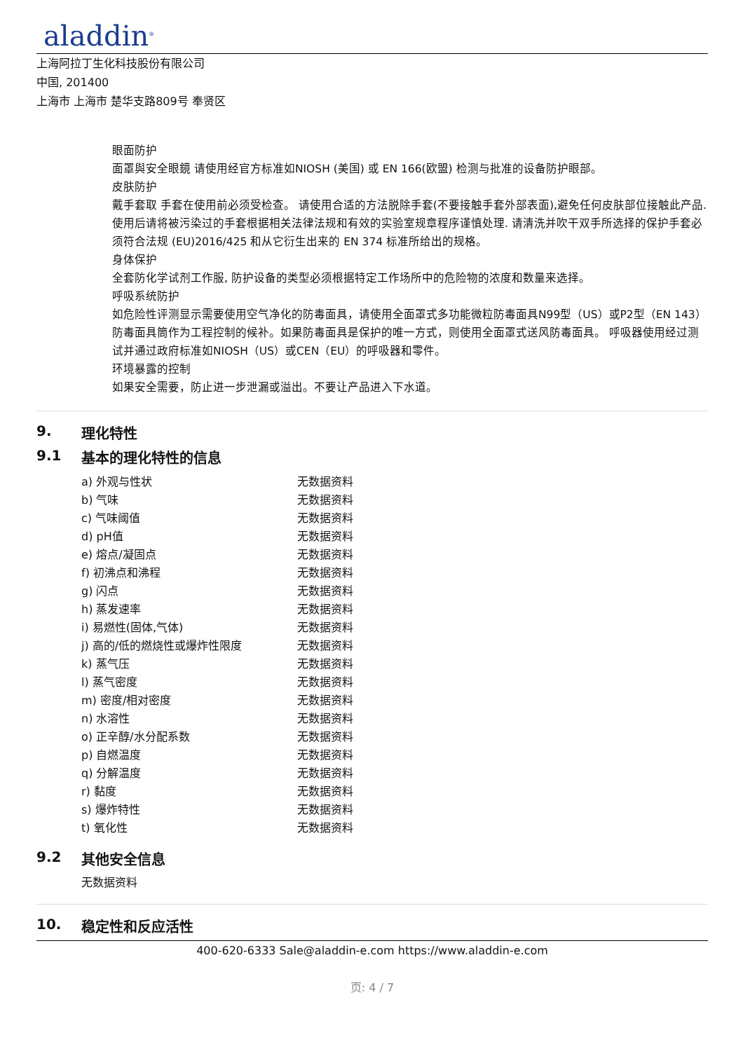aladdin<sup>®</sup>
上海阿拉丁生化科技股份有限公司
中国, 201400
上海市 上海市 楚华支路809号 奉贤区
眼面防护
面罩與安全眼鏡 请使用经官方标准如NIOSH (美国) 或 EN 166(欧盟) 检测与批准的设备防护眼部。
皮肤防护
戴手套取 手套在使用前必须受检查。 请使用合适的方法脱除手套(不要接触手套外部表面),避免任何皮肤部位接触此产品. 使用后请将被污染过的手套根据相关法律法规和有效的实验室规章程序谨慎处理. 请清洗并吹干双手所选择的保护手套必须符合法规 (EU)2016/425 和从它衍生出来的 EN 374 标准所给出的规格。
身体保护
全套防化学试剂工作服, 防护设备的类型必须根据特定工作场所中的危险物的浓度和数量来选择。
呼吸系统防护
如危险性评测显示需要使用空气净化的防毒面具，请使用全面罩式多功能微粒防毒面具N99型（US）或P2型（EN 143）防毒面具筒作为工程控制的候补。如果防毒面具是保护的唯一方式，则使用全面罩式送风防毒面具。 呼吸器使用经过测试并通过政府标准如NIOSH（US）或CEN（EU）的呼吸器和零件。
环境暴露的控制
如果安全需要，防止进一步泄漏或溢出。不要让产品进入下水道。
9. 理化特性
9.1 基本的理化特性的信息
| a) 外观与性状 | 无数据资料 |
| b) 气味 | 无数据资料 |
| c) 气味阈值 | 无数据资料 |
| d) pH值 | 无数据资料 |
| e) 熔点/凝固点 | 无数据资料 |
| f) 初沸点和沸程 | 无数据资料 |
| g) 闪点 | 无数据资料 |
| h) 蒸发速率 | 无数据资料 |
| i) 易燃性(固体,气体) | 无数据资料 |
| j) 高的/低的燃烧性或爆炸性限度 | 无数据资料 |
| k) 蒸气压 | 无数据资料 |
| l) 蒸气密度 | 无数据资料 |
| m) 密度/相对密度 | 无数据资料 |
| n) 水溶性 | 无数据资料 |
| o) 正辛醇/水分配系数 | 无数据资料 |
| p) 自燃温度 | 无数据资料 |
| q) 分解温度 | 无数据资料 |
| r) 黏度 | 无数据资料 |
| s) 爆炸特性 | 无数据资料 |
| t) 氧化性 | 无数据资料 |
9.2 其他安全信息
无数据资料
10. 稳定性和反应活性
400-620-6333 Sale@aladdin-e.com https://www.aladdin-e.com
页: 4 / 7